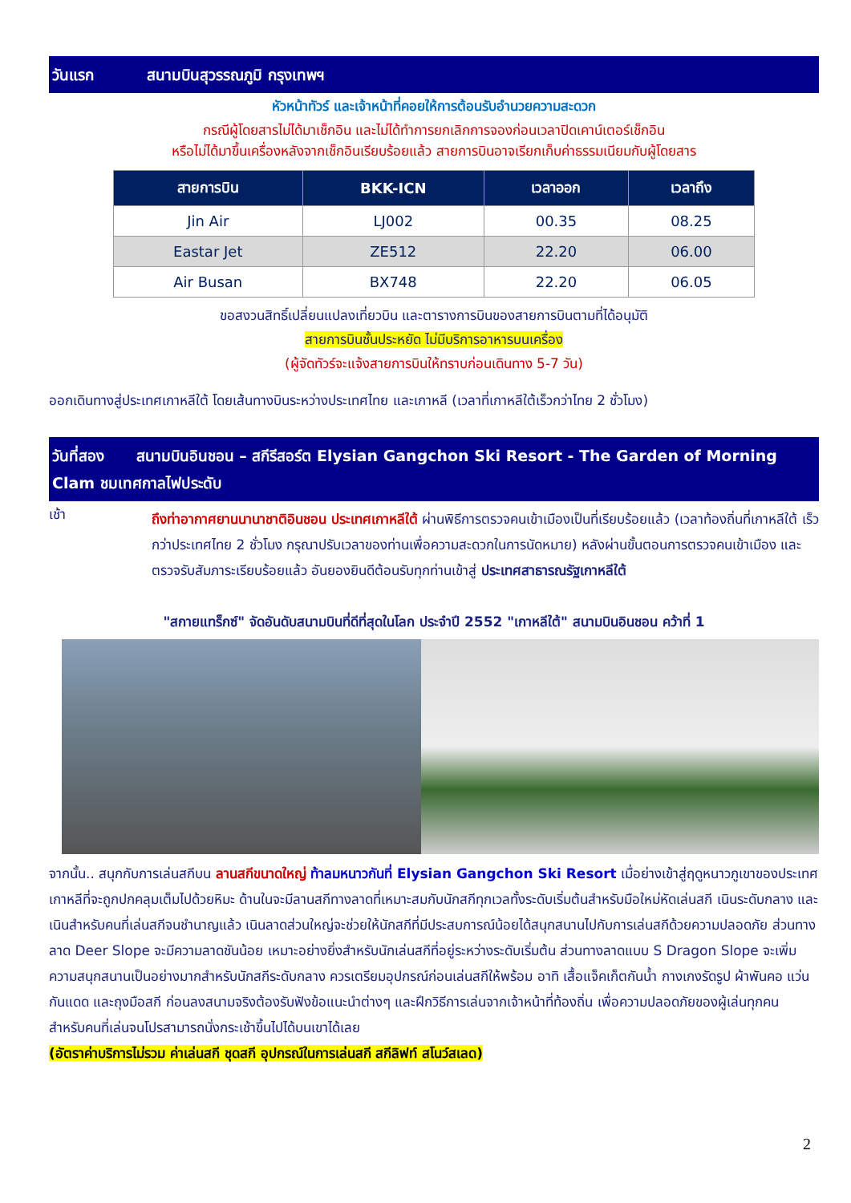วันแรก สนามบินสุวรรณภูมิ กรุงเทพฯ
หัวหน้าทัวร์ และเจ้าหน้าที่คอยให้การต้อนรับอำนวยความสะดวก
กรณีผู้โดยสารไม่ได้มาเช็กอิน และไม่ได้ทำการยกเลิกการจองก่อนเวลาปิดเคาน์เตอร์เช็กอิน
หรือไม่ได้มาขึ้นเครื่องหลังจากเช็กอินเรียบร้อยแล้ว สายการบินอาจเรียกเก็บค่าธรรมเนียมกับผู้โดยสาร
| สายการบิน | BKK-ICN | เวลาออก | เวลาถึง |
| --- | --- | --- | --- |
| Jin Air | LJ002 | 00.35 | 08.25 |
| Eastar Jet | ZE512 | 22.20 | 06.00 |
| Air Busan | BX748 | 22.20 | 06.05 |
ขอสงวนสิทธิ์เปลี่ยนแปลงเที่ยวบิน และตารางการบินของสายการบินตามที่ได้อนุมัติ
สายการบินชั้นประหยัด ไม่มีบริการอาหารบนเครื่อง
(ผู้จัดทัวร์จะแจ้งสายการบินให้ทราบก่อนเดินทาง 5-7 วัน)
ออกเดินทางสู่ประเทศเกาหลีใต้ โดยเส้นทางบินระหว่างประเทศไทย และเกาหลี (เวลาที่เกาหลีใต้เร็วกว่าไทย 2 ชั่วโมง)
วันที่สอง สนามบินอินชอน – สกีรีสอร์ต Elysian Gangchon Ski Resort - The Garden of Morning Clam ชมเทศกาลไฟประดับ
เช้า
ถึงท่าอากาศยานนานาชาติอินชอน ประเทศเกาหลีใต้ ผ่านพิธีการตรวจคนเข้าเมืองเป็นที่เรียบร้อยแล้ว (เวลาท้องถิ่นที่เกาหลีใต้ เร็วกว่าประเทศไทย 2 ชั่วโมง กรุณาปรับเวลาของท่านเพื่อความสะดวกในการนัดหมาย) หลังผ่านขั้นตอนการตรวจคนเข้าเมือง และตรวจรับสัมภาระเรียบร้อยแล้ว อันยองยินดีต้อนรับทุกท่านเข้าสู่ ประเทศสาธารณรัฐเกาหลีใต้
"สกายแทร็กซ์" จัดอันดับสนามบินที่ดีที่สุดในโลก ประจำปี 2552 "เกาหลีใต้" สนามบินอินชอน คว้าที่ 1
จากนั้น.. สนุกกับการเล่นสกีบน ลานสกีขนาดใหญ่ ท้าลมหนาวกันที่ Elysian Gangchon Ski Resort เมื่อย่างเข้าสู่ฤดูหนาวภูเขาของประเทศเกาหลีที่จะถูกปกคลุมเต็มไปด้วยหิมะ ด้านในจะมีลานสกีทางลาดที่เหมาะสมกับนักสกีทุกเวลทั้งระดับเริ่มต้นสำหรับมือใหม่หัดเล่นสกี เนินระดับกลาง และเนินสำหรับคนที่เล่นสกีจนชำนาญแล้ว เนินลาดส่วนใหญ่จะช่วยให้นักสกีที่มีประสบการณ์น้อยได้สนุกสนานไปกับการเล่นสกีด้วยความปลอดภัย ส่วนทางลาด Deer Slope จะมีความลาดชันน้อย เหมาะอย่างยิ่งสำหรับนักเล่นสกีที่อยู่ระหว่างระดับเริ่มต้น ส่วนทางลาดแบบ S Dragon Slope จะเพิ่มความสนุกสนานเป็นอย่างมากสำหรับนักสกีระดับกลาง ควรเตรียมอุปกรณ์ก่อนเล่นสกีให้พร้อม อาทิ เสื้อแจ็คเก็ตกันน้ำ กางเกงรัดรูป ผ้าพันคอ แว่นกันแดด และถุงมือสกี ก่อนลงสนามจริงต้องรับฟังข้อแนะนำต่างๆ และฝึกวิธีการเล่นจากเจ้าหน้าที่ท้องถิ่น เพื่อความปลอดภัยของผู้เล่นทุกคน สำหรับคนที่เล่นจนโปรสามารถนั่งกระเช้าขึ้นไปได้บนเขาได้เลย
(อัตราค่าบริการไม่รวม ค่าเล่นสกี ชุดสกี อุปกรณ์ในการเล่นสกี สกีลิฟท์ สโนว์สเลด)
2